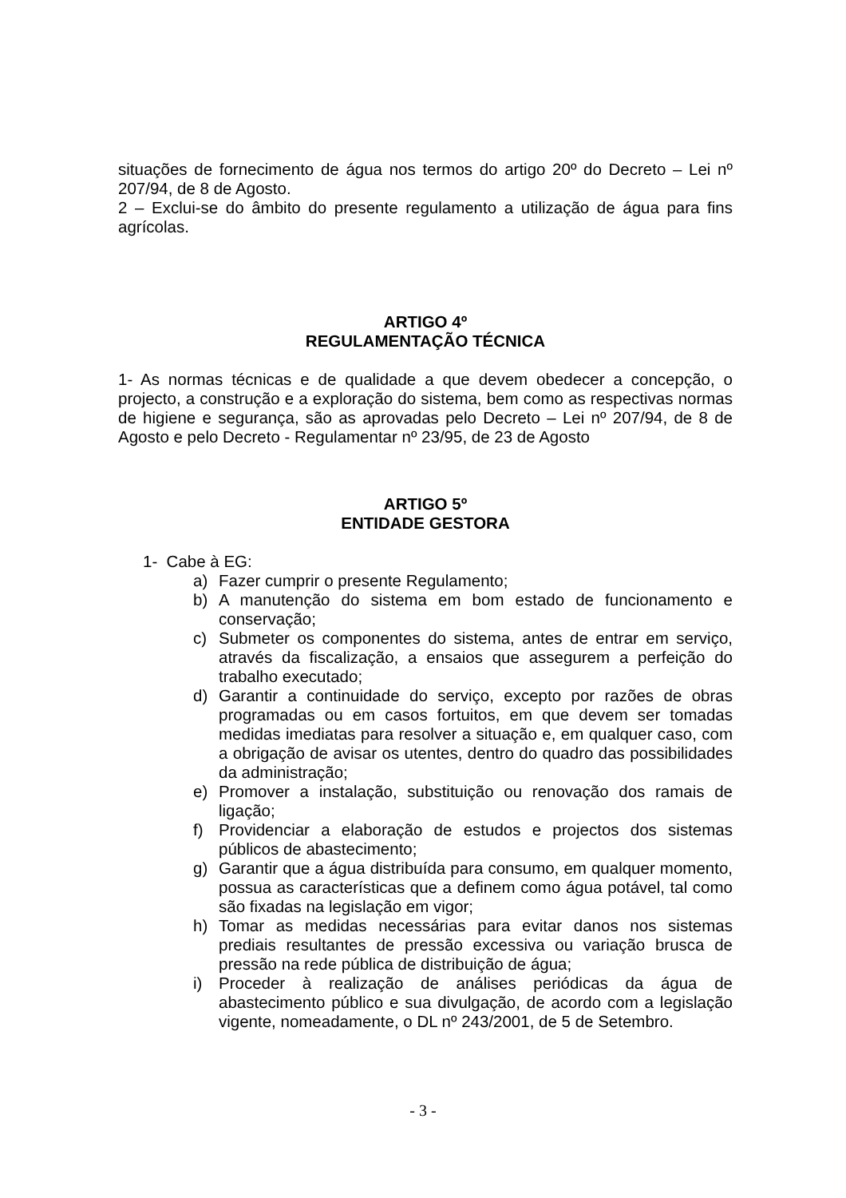situações de fornecimento de água nos termos do artigo 20º do Decreto – Lei nº 207/94, de 8 de Agosto.
2 – Exclui-se do âmbito do presente regulamento a utilização de água para fins agrícolas.
ARTIGO 4º
REGULAMENTAÇÃO TÉCNICA
1- As normas técnicas e de qualidade a que devem obedecer a concepção, o projecto, a construção e a exploração do sistema, bem como as respectivas normas de higiene e segurança, são as aprovadas pelo Decreto – Lei nº 207/94, de 8 de Agosto e pelo Decreto - Regulamentar nº 23/95, de 23 de Agosto
ARTIGO 5º
ENTIDADE GESTORA
1- Cabe à EG:
a) Fazer cumprir o presente Regulamento;
b) A manutenção do sistema em bom estado de funcionamento e conservação;
c) Submeter os componentes do sistema, antes de entrar em serviço, através da fiscalização, a ensaios que assegurem a perfeição do trabalho executado;
d) Garantir a continuidade do serviço, excepto por razões de obras programadas ou em casos fortuitos, em que devem ser tomadas medidas imediatas para resolver a situação e, em qualquer caso, com a obrigação de avisar os utentes, dentro do quadro das possibilidades da administração;
e) Promover a instalação, substituição ou renovação dos ramais de ligação;
f) Providenciar a elaboração de estudos e projectos dos sistemas públicos de abastecimento;
g) Garantir que a água distribuída para consumo, em qualquer momento, possua as características que a definem como água potável, tal como são fixadas na legislação em vigor;
h) Tomar as medidas necessárias para evitar danos nos sistemas prediais resultantes de pressão excessiva ou variação brusca de pressão na rede pública de distribuição de água;
i) Proceder à realização de análises periódicas da água de abastecimento público e sua divulgação, de acordo com a legislação vigente, nomeadamente, o DL nº 243/2001, de 5 de Setembro.
- 3 -